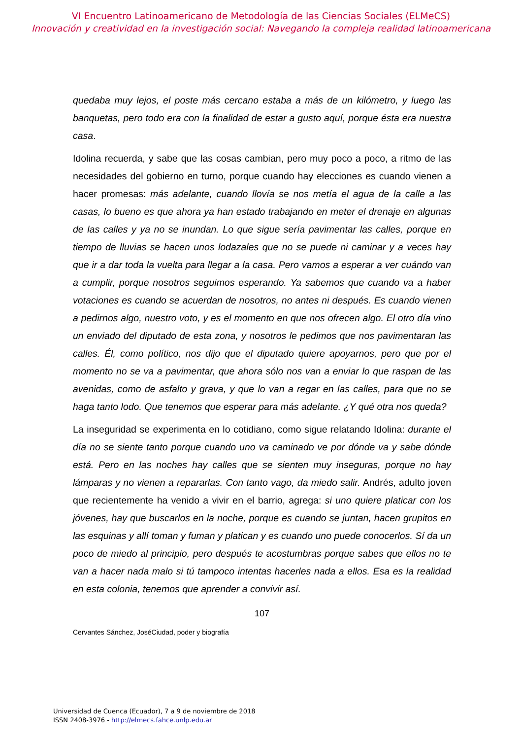VI Encuentro Latinoamericano de Metodología de las Ciencias Sociales (ELMeCS)
Innovación y creatividad en la investigación social: Navegando la compleja realidad latinoamericana
quedaba muy lejos, el poste más cercano estaba a más de un kilómetro, y luego las banquetas, pero todo era con la finalidad de estar a gusto aquí, porque ésta era nuestra casa.
Idolina recuerda, y sabe que las cosas cambian, pero muy poco a poco, a ritmo de las necesidades del gobierno en turno, porque cuando hay elecciones es cuando vienen a hacer promesas: más adelante, cuando llovía se nos metía el agua de la calle a las casas, lo bueno es que ahora ya han estado trabajando en meter el drenaje en algunas de las calles y ya no se inundan. Lo que sigue sería pavimentar las calles, porque en tiempo de lluvias se hacen unos lodazales que no se puede ni caminar y a veces hay que ir a dar toda la vuelta para llegar a la casa. Pero vamos a esperar a ver cuándo van a cumplir, porque nosotros seguimos esperando. Ya sabemos que cuando va a haber votaciones es cuando se acuerdan de nosotros, no antes ni después. Es cuando vienen a pedirnos algo, nuestro voto, y es el momento en que nos ofrecen algo. El otro día vino un enviado del diputado de esta zona, y nosotros le pedimos que nos pavimentaran las calles. Él, como político, nos dijo que el diputado quiere apoyarnos, pero que por el momento no se va a pavimentar, que ahora sólo nos van a enviar lo que raspan de las avenidas, como de asfalto y grava, y que lo van a regar en las calles, para que no se haga tanto lodo. Que tenemos que esperar para más adelante. ¿Y qué otra nos queda?
La inseguridad se experimenta en lo cotidiano, como sigue relatando Idolina: durante el día no se siente tanto porque cuando uno va caminado ve por dónde va y sabe dónde está. Pero en las noches hay calles que se sienten muy inseguras, porque no hay lámparas y no vienen a repararlas. Con tanto vago, da miedo salir. Andrés, adulto joven que recientemente ha venido a vivir en el barrio, agrega: si uno quiere platicar con los jóvenes, hay que buscarlos en la noche, porque es cuando se juntan, hacen grupitos en las esquinas y allí toman y fuman y platican y es cuando uno puede conocerlos. Sí da un poco de miedo al principio, pero después te acostumbras porque sabes que ellos no te van a hacer nada malo si tú tampoco intentas hacerles nada a ellos. Esa es la realidad en esta colonia, tenemos que aprender a convivir así.
107
Cervantes Sánchez, JoséCiudad, poder y biografía
Universidad de Cuenca (Ecuador), 7 a 9 de noviembre de 2018
ISSN 2408-3976 - http://elmecs.fahce.unlp.edu.ar